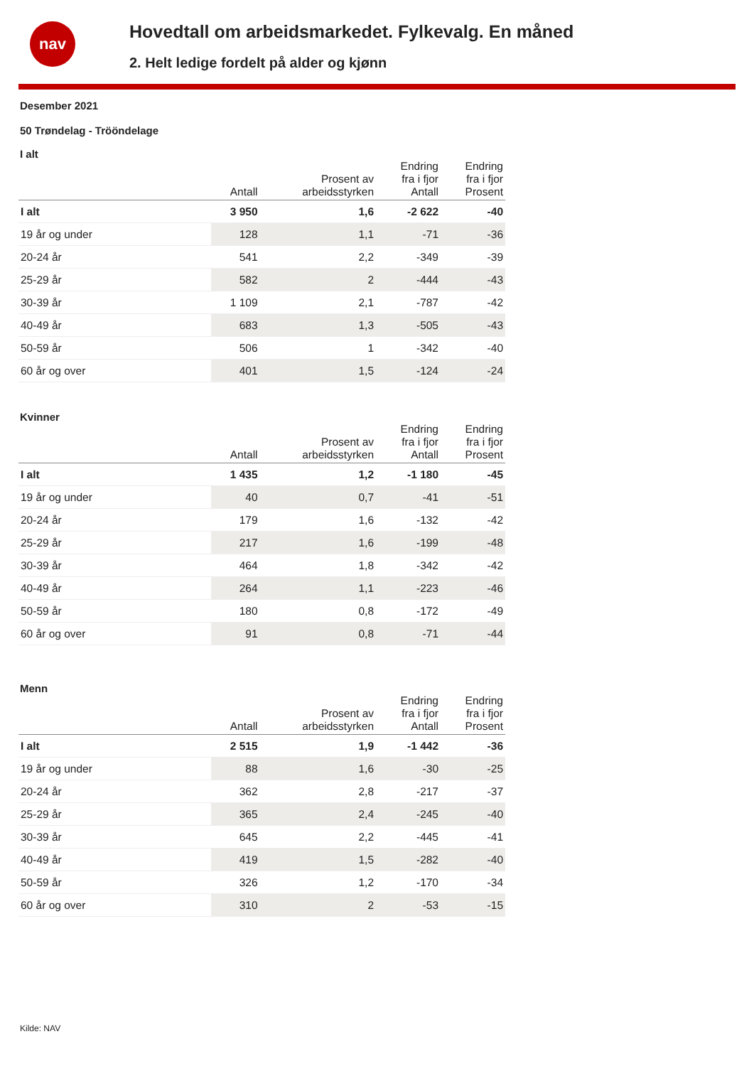nav
Hovedtall om arbeidsmarkedet. Fylkevalg. En måned
2. Helt ledige fordelt på alder og kjønn
Desember 2021
50 Trøndelag - Trööndelage
I alt
| | Antall | Prosent av arbeidsstyrken | Endring fra i fjor Antall | Endring fra i fjor Prosent |
| --- | --- | --- | --- | --- |
| I alt | 3 950 | 1,6 | -2 622 | -40 |
| 19 år og under | 128 | 1,1 | -71 | -36 |
| 20-24 år | 541 | 2,2 | -349 | -39 |
| 25-29 år | 582 | 2 | -444 | -43 |
| 30-39 år | 1 109 | 2,1 | -787 | -42 |
| 40-49 år | 683 | 1,3 | -505 | -43 |
| 50-59 år | 506 | 1 | -342 | -40 |
| 60 år og over | 401 | 1,5 | -124 | -24 |
Kvinner
| | Antall | Prosent av arbeidsstyrken | Endring fra i fjor Antall | Endring fra i fjor Prosent |
| --- | --- | --- | --- | --- |
| I alt | 1 435 | 1,2 | -1 180 | -45 |
| 19 år og under | 40 | 0,7 | -41 | -51 |
| 20-24 år | 179 | 1,6 | -132 | -42 |
| 25-29 år | 217 | 1,6 | -199 | -48 |
| 30-39 år | 464 | 1,8 | -342 | -42 |
| 40-49 år | 264 | 1,1 | -223 | -46 |
| 50-59 år | 180 | 0,8 | -172 | -49 |
| 60 år og over | 91 | 0,8 | -71 | -44 |
Menn
| | Antall | Prosent av arbeidsstyrken | Endring fra i fjor Antall | Endring fra i fjor Prosent |
| --- | --- | --- | --- | --- |
| I alt | 2 515 | 1,9 | -1 442 | -36 |
| 19 år og under | 88 | 1,6 | -30 | -25 |
| 20-24 år | 362 | 2,8 | -217 | -37 |
| 25-29 år | 365 | 2,4 | -245 | -40 |
| 30-39 år | 645 | 2,2 | -445 | -41 |
| 40-49 år | 419 | 1,5 | -282 | -40 |
| 50-59 år | 326 | 1,2 | -170 | -34 |
| 60 år og over | 310 | 2 | -53 | -15 |
Kilde: NAV